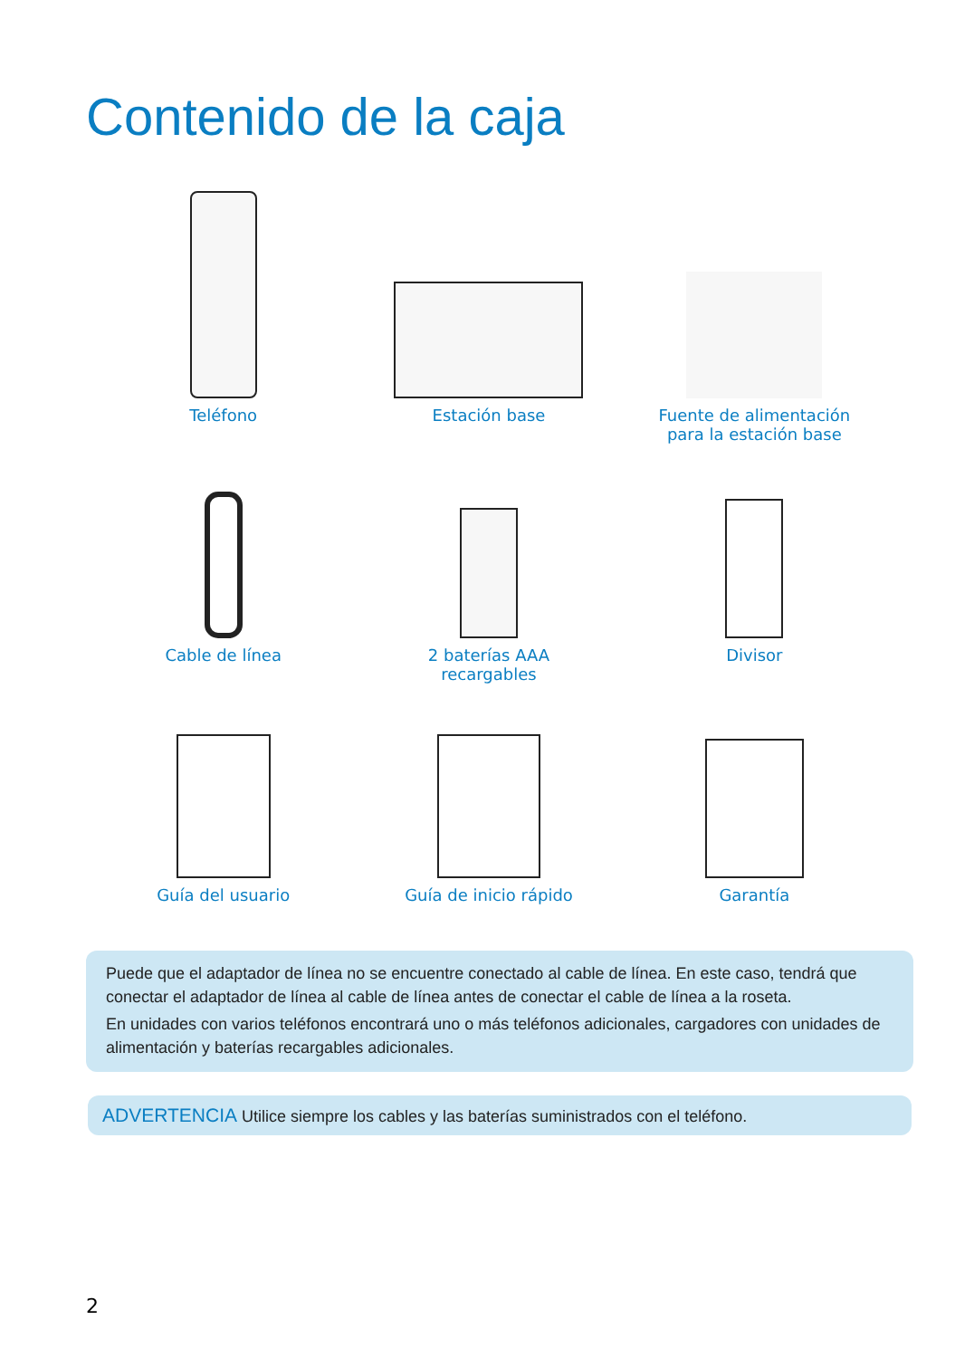Contenido de la caja
Teléfono
Estación base
Fuente de alimentación
para la estación base
Cable de línea
2 baterías AAA
recargables
Divisor
Guía del usuario
Guía de inicio rápido
Garantía
Puede que el adaptador de línea no se encuentre conectado al cable de línea. En este caso, tendrá que conectar el adaptador de línea al cable de línea antes de conectar el cable de línea a la roseta.
En unidades con varios teléfonos encontrará uno o más teléfonos adicionales, cargadores con unidades de alimentación y baterías recargables adicionales.
ADVERTENCIA Utilice siempre los cables y las baterías suministrados con el teléfono.
2